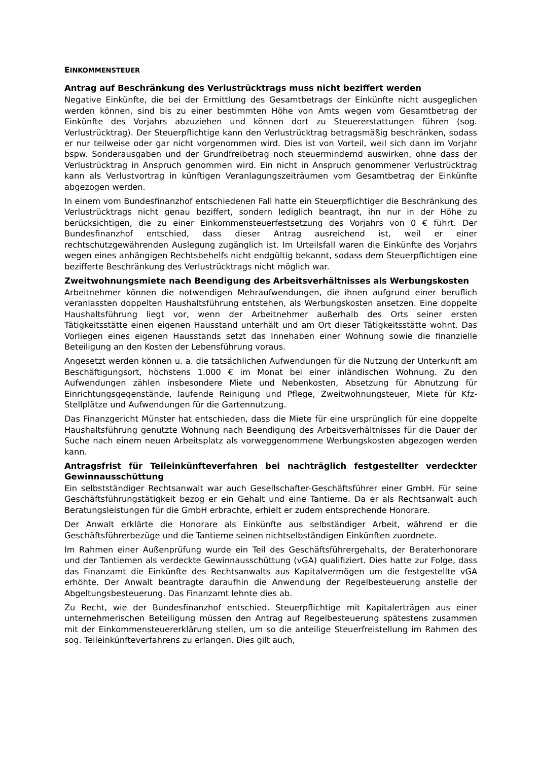EINKOMMENSTEUER
Antrag auf Beschränkung des Verlustrücktrags muss nicht beziffert werden
Negative Einkünfte, die bei der Ermittlung des Gesamtbetrags der Einkünfte nicht ausgeglichen werden können, sind bis zu einer bestimmten Höhe von Amts wegen vom Gesamtbetrag der Einkünfte des Vorjahrs abzuziehen und können dort zu Steuererstattungen führen (sog. Verlustrücktrag). Der Steuerpflichtige kann den Verlustrücktrag betragsmäßig beschränken, sodass er nur teilweise oder gar nicht vorgenommen wird. Dies ist von Vorteil, weil sich dann im Vorjahr bspw. Sonderausgaben und der Grundfreibetrag noch steuermindernd auswirken, ohne dass der Verlustrücktrag in Anspruch genommen wird. Ein nicht in Anspruch genommener Verlustrücktrag kann als Verlustvortrag in künftigen Veranlagungszeiträumen vom Gesamtbetrag der Einkünfte abgezogen werden.
In einem vom Bundesfinanzhof entschiedenen Fall hatte ein Steuerpflichtiger die Beschränkung des Verlustrücktrags nicht genau beziffert, sondern lediglich beantragt, ihn nur in der Höhe zu berücksichtigen, die zu einer Einkommensteuerfestsetzung des Vorjahrs von 0 € führt. Der Bundesfinanzhof entschied, dass dieser Antrag ausreichend ist, weil er einer rechtschutzgewährenden Auslegung zugänglich ist. Im Urteilsfall waren die Einkünfte des Vorjahrs wegen eines anhängigen Rechtsbehelfs nicht endgültig bekannt, sodass dem Steuerpflichtigen eine bezifferte Beschränkung des Verlustrücktrags nicht möglich war.
Zweitwohnungsmiete nach Beendigung des Arbeitsverhältnisses als Werbungskosten
Arbeitnehmer können die notwendigen Mehraufwendungen, die ihnen aufgrund einer beruflich veranlassten doppelten Haushaltsführung entstehen, als Werbungskosten ansetzen. Eine doppelte Haushaltsführung liegt vor, wenn der Arbeitnehmer außerhalb des Orts seiner ersten Tätigkeitsstätte einen eigenen Hausstand unterhält und am Ort dieser Tätigkeitsstätte wohnt. Das Vorliegen eines eigenen Hausstands setzt das Innehaben einer Wohnung sowie die finanzielle Beteiligung an den Kosten der Lebensführung voraus.
Angesetzt werden können u. a. die tatsächlichen Aufwendungen für die Nutzung der Unterkunft am Beschäftigungsort, höchstens 1.000 € im Monat bei einer inländischen Wohnung. Zu den Aufwendungen zählen insbesondere Miete und Nebenkosten, Absetzung für Abnutzung für Einrichtungsgegenstände, laufende Reinigung und Pflege, Zweitwohnungsteuer, Miete für Kfz-Stellplätze und Aufwendungen für die Gartennutzung.
Das Finanzgericht Münster hat entschieden, dass die Miete für eine ursprünglich für eine doppelte Haushaltsführung genutzte Wohnung nach Beendigung des Arbeitsverhältnisses für die Dauer der Suche nach einem neuen Arbeitsplatz als vorweggenommene Werbungskosten abgezogen werden kann.
Antragsfrist für Teileinkünfteverfahren bei nachträglich festgestellter verdeckter Gewinnausschüttung
Ein selbstständiger Rechtsanwalt war auch Gesellschafter-Geschäftsführer einer GmbH. Für seine Geschäftsführungstätigkeit bezog er ein Gehalt und eine Tantieme. Da er als Rechtsanwalt auch Beratungsleistungen für die GmbH erbrachte, erhielt er zudem entsprechende Honorare.
Der Anwalt erklärte die Honorare als Einkünfte aus selbständiger Arbeit, während er die Geschäftsführerbezüge und die Tantieme seinen nichtselbständigen Einkünften zuordnete.
Im Rahmen einer Außenprüfung wurde ein Teil des Geschäftsführergehalts, der Beraterhonorare und der Tantiemen als verdeckte Gewinnausschüttung (vGA) qualifiziert. Dies hatte zur Folge, dass das Finanzamt die Einkünfte des Rechtsanwalts aus Kapitalvermögen um die festgestellte vGA erhöhte. Der Anwalt beantragte daraufhin die Anwendung der Regelbesteuerung anstelle der Abgeltungsbesteuerung. Das Finanzamt lehnte dies ab.
Zu Recht, wie der Bundesfinanzhof entschied. Steuerpflichtige mit Kapitalerträgen aus einer unternehmerischen Beteiligung müssen den Antrag auf Regelbesteuerung spätestens zusammen mit der Einkommensteuererklärung stellen, um so die anteilige Steuerfreistellung im Rahmen des sog. Teileinkünfteverfahrens zu erlangen. Dies gilt auch,